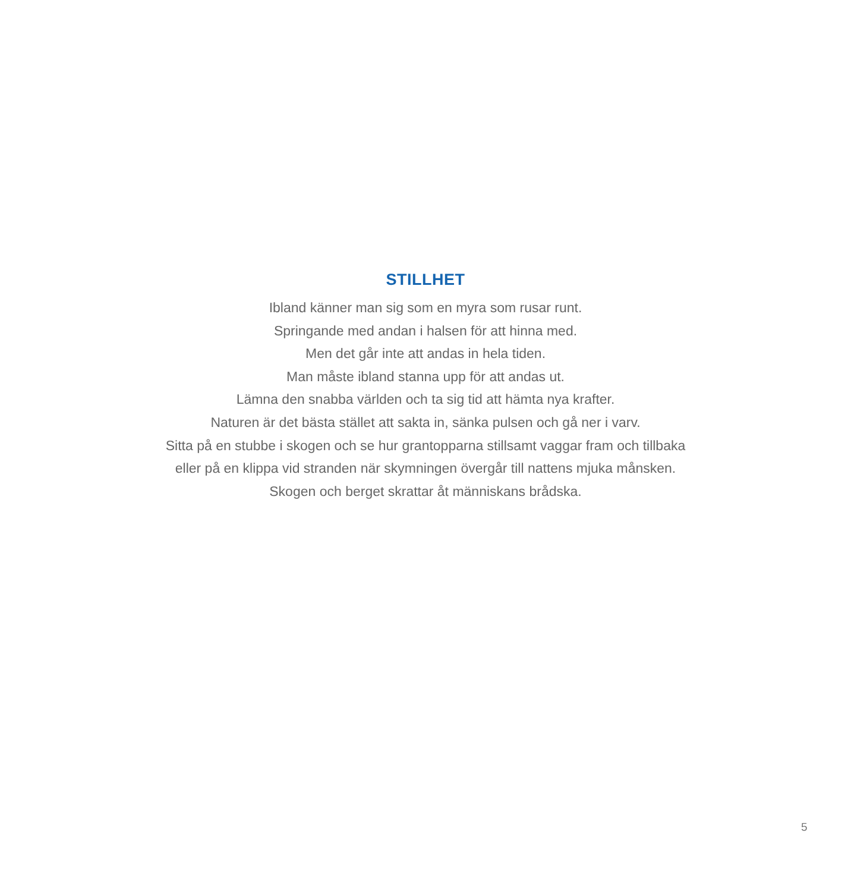STILLHET
Ibland känner man sig som en myra som rusar runt.
Springande med andan i halsen för att hinna med.
Men det går inte att andas in hela tiden.
Man måste ibland stanna upp för att andas ut.
Lämna den snabba världen och ta sig tid att hämta nya krafter.
Naturen är det bästa stället att sakta in, sänka pulsen och gå ner i varv.
Sitta på en stubbe i skogen och se hur grantopparna stillsamt vaggar fram och tillbaka
eller på en klippa vid stranden när skymningen övergår till nattens mjuka månsken.
Skogen och berget skrattar åt människans brådska.
5